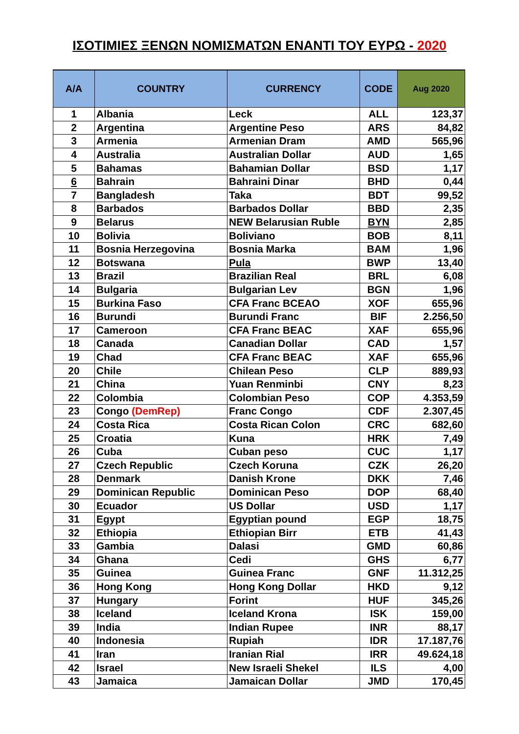ΙΣΟΤΙΜΙΕΣ ΞΕΝΩΝ ΝΟΜΙΣΜΑΤΩΝ ΕΝΑΝΤΙ ΤΟΥ ΕΥΡΩ - 2020
| A/A | COUNTRY | CURRENCY | CODE | Aug 2020 |
| --- | --- | --- | --- | --- |
| 1 | Albania | Leck | ALL | 123,37 |
| 2 | Argentina | Argentine Peso | ARS | 84,82 |
| 3 | Armenia | Armenian Dram | AMD | 565,96 |
| 4 | Australia | Australian Dollar | AUD | 1,65 |
| 5 | Bahamas | Bahamian Dollar | BSD | 1,17 |
| 6 | Bahrain | Bahraini Dinar | BHD | 0,44 |
| 7 | Bangladesh | Taka | BDT | 99,52 |
| 8 | Barbados | Barbados Dollar | BBD | 2,35 |
| 9 | Belarus | NEW Belarusian Ruble | BYN | 2,85 |
| 10 | Bolivia | Boliviano | BOB | 8,11 |
| 11 | Bosnia Herzegovina | Bosnia Marka | BAM | 1,96 |
| 12 | Botswana | Pula | BWP | 13,40 |
| 13 | Brazil | Brazilian Real | BRL | 6,08 |
| 14 | Bulgaria | Bulgarian Lev | BGN | 1,96 |
| 15 | Burkina Faso | CFA Franc BCEAO | XOF | 655,96 |
| 16 | Burundi | Burundi Franc | BIF | 2.256,50 |
| 17 | Cameroon | CFA Franc BEAC | XAF | 655,96 |
| 18 | Canada | Canadian Dollar | CAD | 1,57 |
| 19 | Chad | CFA Franc BEAC | XAF | 655,96 |
| 20 | Chile | Chilean Peso | CLP | 889,93 |
| 21 | China | Yuan Renminbi | CNY | 8,23 |
| 22 | Colombia | Colombian Peso | COP | 4.353,59 |
| 23 | Congo (DemRep) | Franc Congo | CDF | 2.307,45 |
| 24 | Costa Rica | Costa Rican Colon | CRC | 682,60 |
| 25 | Croatia | Kuna | HRK | 7,49 |
| 26 | Cuba | Cuban peso | CUC | 1,17 |
| 27 | Czech Republic | Czech Koruna | CZK | 26,20 |
| 28 | Denmark | Danish Krone | DKK | 7,46 |
| 29 | Dominican Republic | Dominican Peso | DOP | 68,40 |
| 30 | Ecuador | US Dollar | USD | 1,17 |
| 31 | Egypt | Egyptian pound | EGP | 18,75 |
| 32 | Ethiopia | Ethiopian Birr | ETB | 41,43 |
| 33 | Gambia | Dalasi | GMD | 60,86 |
| 34 | Ghana | Cedi | GHS | 6,77 |
| 35 | Guinea | Guinea Franc | GNF | 11.312,25 |
| 36 | Hong Kong | Hong Kong Dollar | HKD | 9,12 |
| 37 | Hungary | Forint | HUF | 345,26 |
| 38 | Iceland | Iceland Krona | ISK | 159,00 |
| 39 | India | Indian Rupee | INR | 88,17 |
| 40 | Indonesia | Rupiah | IDR | 17.187,76 |
| 41 | Iran | Iranian Rial | IRR | 49.624,18 |
| 42 | Israel | New Israeli Shekel | ILS | 4,00 |
| 43 | Jamaica | Jamaican Dollar | JMD | 170,45 |